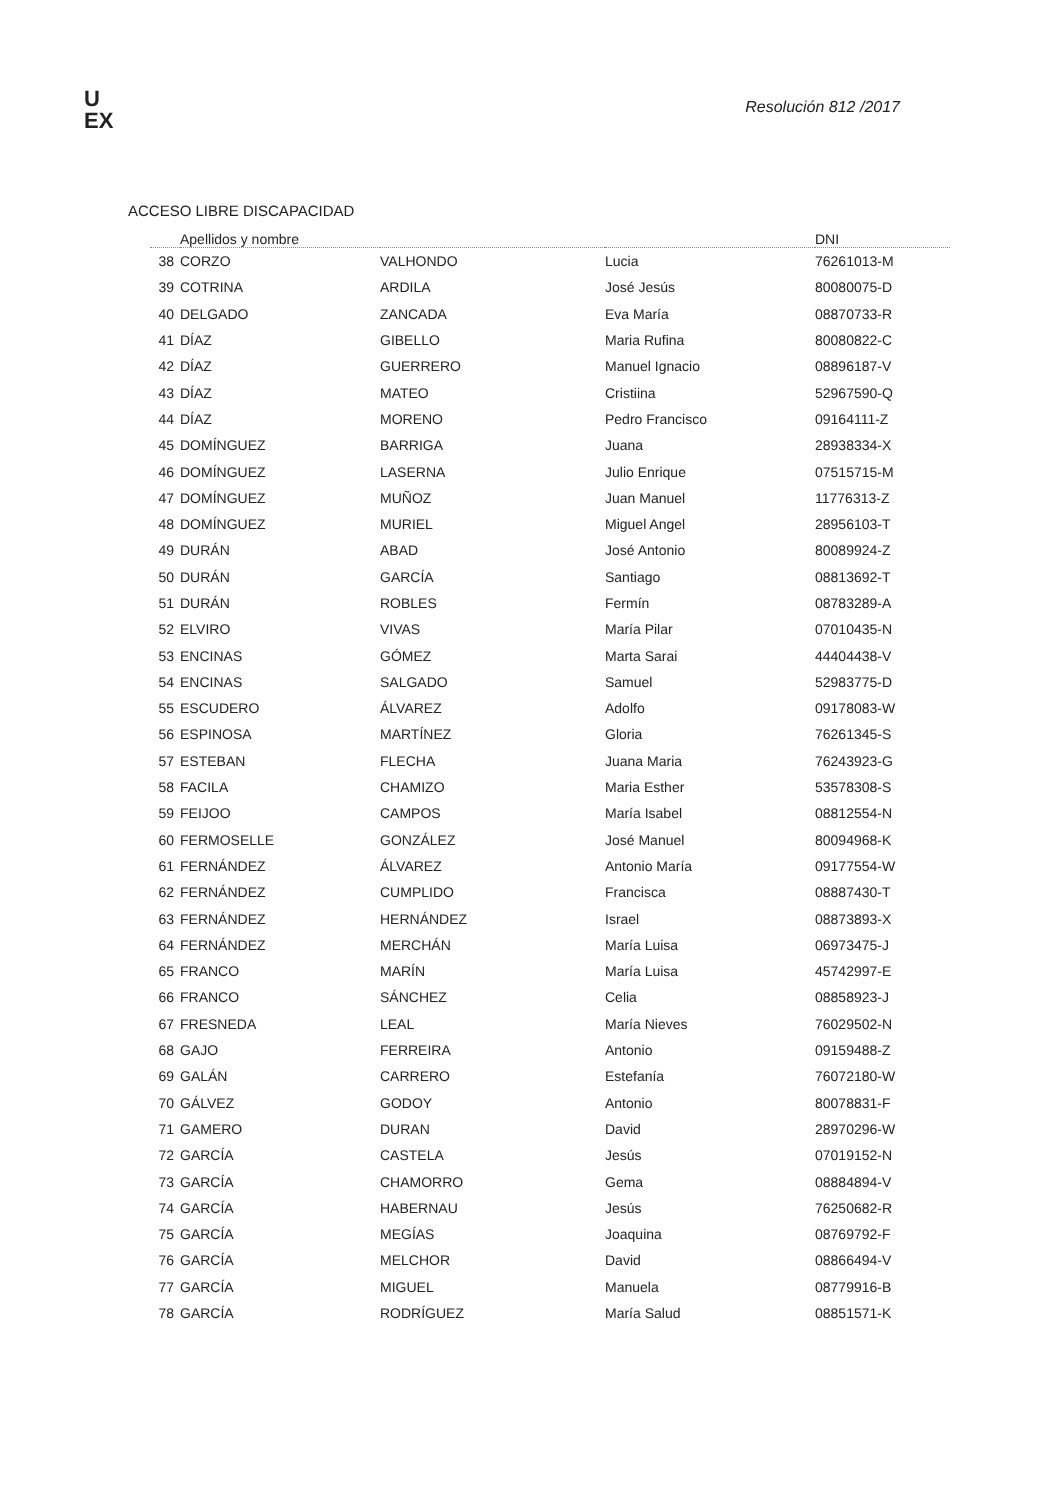U
EX
Resolución 812 /2017
ACCESO LIBRE DISCAPACIDAD
| Apellidos y nombre | | | | DNI |
| --- | --- | --- | --- | --- |
| 38 | CORZO | VALHONDO | Lucia | 76261013-M |
| 39 | COTRINA | ARDILA | José Jesús | 80080075-D |
| 40 | DELGADO | ZANCADA | Eva María | 08870733-R |
| 41 | DÍAZ | GIBELLO | Maria Rufina | 80080822-C |
| 42 | DÍAZ | GUERRERO | Manuel Ignacio | 08896187-V |
| 43 | DÍAZ | MATEO | Cristiina | 52967590-Q |
| 44 | DÍAZ | MORENO | Pedro Francisco | 09164111-Z |
| 45 | DOMÍNGUEZ | BARRIGA | Juana | 28938334-X |
| 46 | DOMÍNGUEZ | LASERNA | Julio Enrique | 07515715-M |
| 47 | DOMÍNGUEZ | MUÑOZ | Juan Manuel | 11776313-Z |
| 48 | DOMÍNGUEZ | MURIEL | Miguel Angel | 28956103-T |
| 49 | DURÁN | ABAD | José Antonio | 80089924-Z |
| 50 | DURÁN | GARCÍA | Santiago | 08813692-T |
| 51 | DURÁN | ROBLES | Fermín | 08783289-A |
| 52 | ELVIRO | VIVAS | María Pilar | 07010435-N |
| 53 | ENCINAS | GÓMEZ | Marta Sarai | 44404438-V |
| 54 | ENCINAS | SALGADO | Samuel | 52983775-D |
| 55 | ESCUDERO | ÁLVAREZ | Adolfo | 09178083-W |
| 56 | ESPINOSA | MARTÍNEZ | Gloria | 76261345-S |
| 57 | ESTEBAN | FLECHA | Juana Maria | 76243923-G |
| 58 | FACILA | CHAMIZO | Maria Esther | 53578308-S |
| 59 | FEIJOO | CAMPOS | María Isabel | 08812554-N |
| 60 | FERMOSELLE | GONZÁLEZ | José Manuel | 80094968-K |
| 61 | FERNÁNDEZ | ÁLVAREZ | Antonio María | 09177554-W |
| 62 | FERNÁNDEZ | CUMPLIDO | Francisca | 08887430-T |
| 63 | FERNÁNDEZ | HERNÁNDEZ | Israel | 08873893-X |
| 64 | FERNÁNDEZ | MERCHÁN | María Luisa | 06973475-J |
| 65 | FRANCO | MARÍN | María Luisa | 45742997-E |
| 66 | FRANCO | SÁNCHEZ | Celia | 08858923-J |
| 67 | FRESNEDA | LEAL | María Nieves | 76029502-N |
| 68 | GAJO | FERREIRA | Antonio | 09159488-Z |
| 69 | GALÁN | CARRERO | Estefanía | 76072180-W |
| 70 | GÁLVEZ | GODOY | Antonio | 80078831-F |
| 71 | GAMERO | DURAN | David | 28970296-W |
| 72 | GARCÍA | CASTELA | Jesús | 07019152-N |
| 73 | GARCÍA | CHAMORRO | Gema | 08884894-V |
| 74 | GARCÍA | HABERNAU | Jesús | 76250682-R |
| 75 | GARCÍA | MEGÍAS | Joaquina | 08769792-F |
| 76 | GARCÍA | MELCHOR | David | 08866494-V |
| 77 | GARCÍA | MIGUEL | Manuela | 08779916-B |
| 78 | GARCÍA | RODRÍGUEZ | María Salud | 08851571-K |